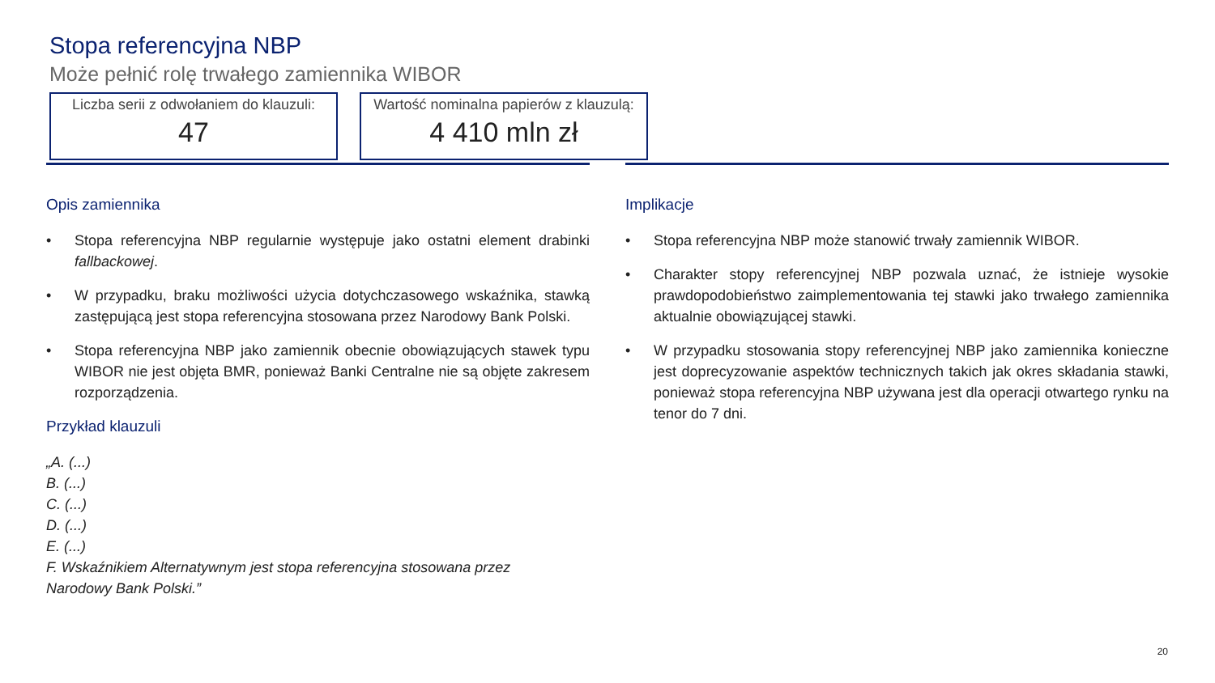Stopa referencyjna NBP
Może pełnić rolę trwałego zamiennika WIBOR
Liczba serii z odwołaniem do klauzuli:
47
Wartość nominalna papierów z klauzulą:
4 410 mln zł
Opis zamiennika
• Stopa referencyjna NBP regularnie występuje jako ostatni element drabinki fallbackowej.
• W przypadku, braku możliwości użycia dotychczasowego wskaźnika, stawką zastępującą jest stopa referencyjna stosowana przez Narodowy Bank Polski.
• Stopa referencyjna NBP jako zamiennik obecnie obowiązujących stawek typu WIBOR nie jest objęta BMR, ponieważ Banki Centralne nie są objęte zakresem rozporządzenia.
Przykład klauzuli
„A. (...)
B. (...)
C. (...)
D. (...)
E. (...)
F. Wskaźnikiem Alternatywnym jest stopa referencyjna stosowana przez
Narodowy Bank Polski.”
Implikacje
• Stopa referencyjna NBP może stanowić trwały zamiennik WIBOR.
• Charakter stopy referencyjnej NBP pozwala uznać, że istnieje wysokie prawdopodobieństwo zaimplementowania tej stawki jako trwałego zamiennika aktualnie obowiązującej stawki.
• W przypadku stosowania stopy referencyjnej NBP jako zamiennika konieczne jest doprecyzowanie aspektów technicznych takich jak okres składania stawki, ponieważ stopa referencyjna NBP używana jest dla operacji otwartego rynku na tenor do 7 dni.
20